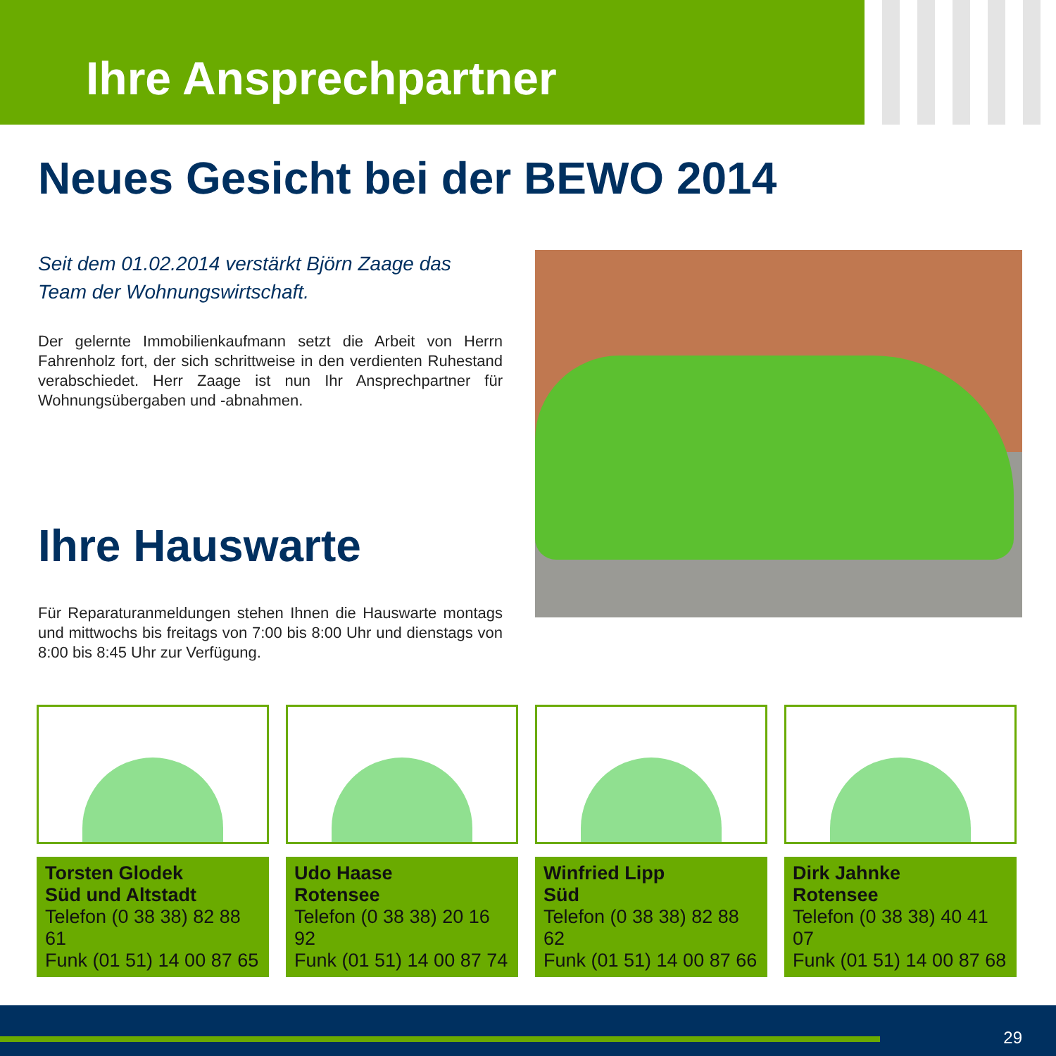Ihre Ansprechpartner
Neues Gesicht bei der BEWO 2014
Seit dem 01.02.2014 verstärkt Björn Zaage das Team der Wohnungswirtschaft.
Der gelernte Immobilienkaufmann setzt die Arbeit von Herrn Fahrenholz fort, der sich schrittweise in den verdienten Ruhestand verabschiedet. Herr Zaage ist nun Ihr Ansprechpartner für Wohnungsübergaben und -abnahmen.
Ihre Hauswarte
Für Reparaturanmeldungen stehen Ihnen die Hauswarte montags und mittwochs bis freitags von 7:00 bis 8:00 Uhr und dienstags von 8:00 bis 8:45 Uhr zur Verfügung.
Torsten Glodek
Süd und Altstadt
Telefon (0 38 38) 82 88 61
Funk (01 51) 14 00 87 65
Udo Haase
Rotensee
Telefon (0 38 38) 20 16 92
Funk (01 51) 14 00 87 74
Winfried Lipp
Süd
Telefon (0 38 38) 82 88 62
Funk (01 51) 14 00 87 66
Dirk Jahnke
Rotensee
Telefon (0 38 38) 40 41 07
Funk (01 51) 14 00 87 68
29